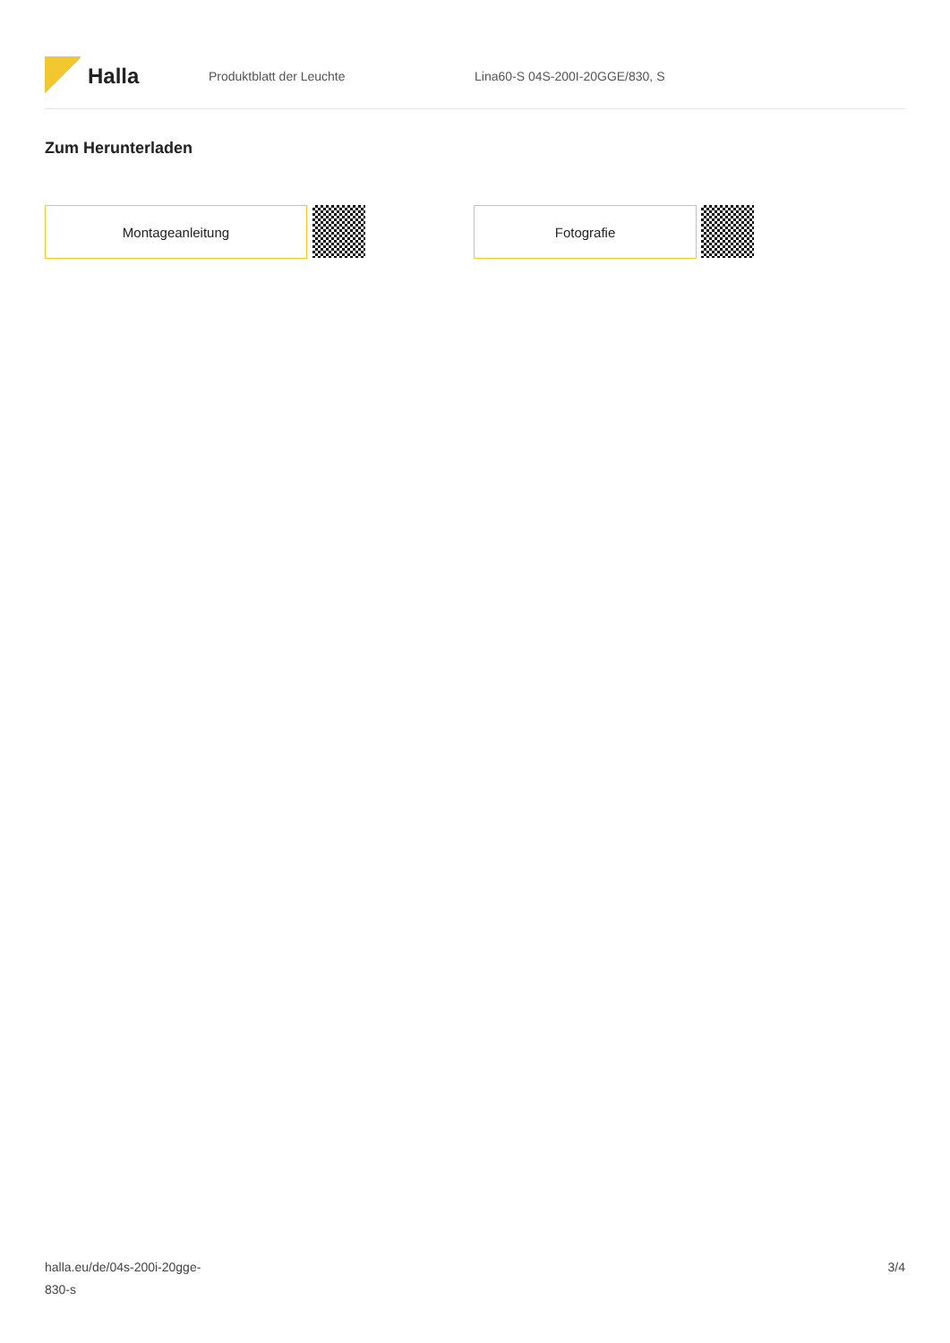Halla
Produktblatt der Leuchte Lina60-S 04S-200I-20GGE/830, S
Zum Herunterladen
Montageanleitung Fotografie
halla.eu/de/04s-200i-20gge-
830-s
3/4